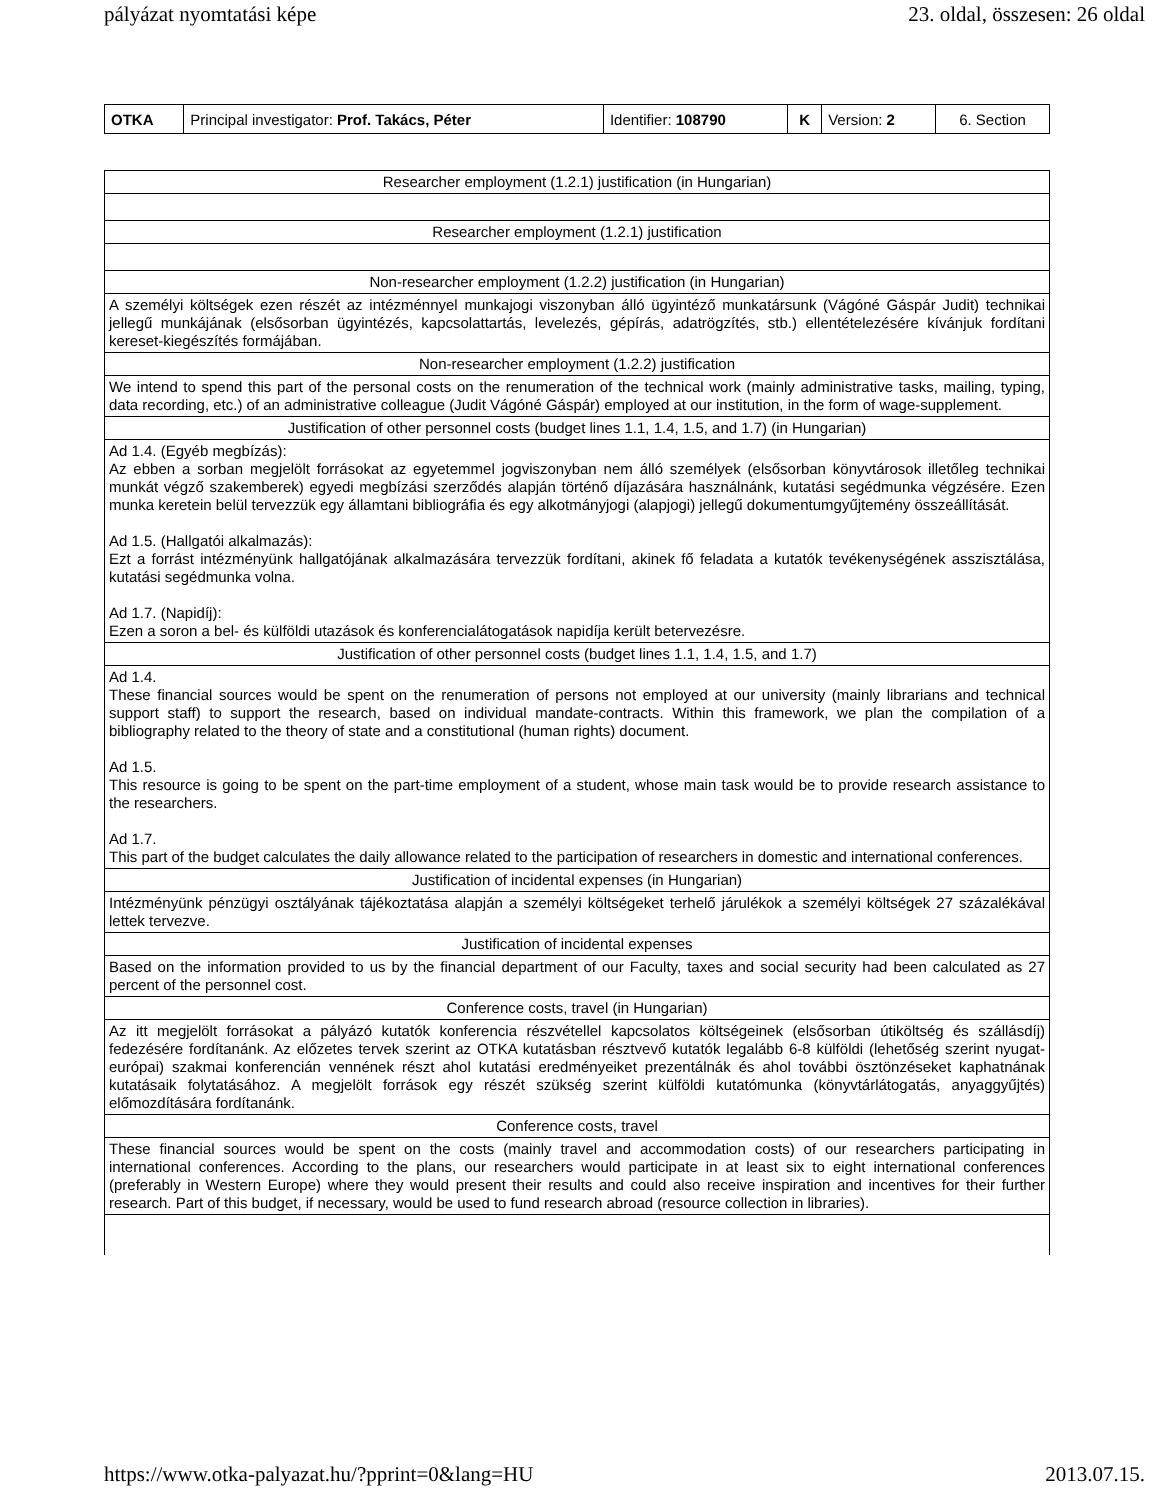pályázat nyomtatási képe 23. oldal, összesen: 26 oldal
| OTKA | Principal investigator: Prof. Takács, Péter | Identifier: 108790 | K | Version: 2 | 6. Section |
| Researcher employment (1.2.1) justification (in Hungarian) |
| Researcher employment (1.2.1) justification |
| Non-researcher employment (1.2.2) justification (in Hungarian) |
| A személyi költségek ezen részét az intézménnyel munkajogi viszonyban álló ügyintéző munkatársunk (Vágóné Gáspár Judit) technikai jellegű munkájának (elsősorban ügyintézés, kapcsolattartás, levelezés, gépírás, adatrögzítés, stb.) ellentételezésére kívánjuk fordítani kereset-kiegészítés formájában. |
| Non-researcher employment (1.2.2) justification |
| We intend to spend this part of the personal costs on the renumeration of the technical work (mainly administrative tasks, mailing, typing, data recording, etc.) of an administrative colleague (Judit Vágóné Gáspár) employed at our institution, in the form of wage-supplement. |
| Justification of other personnel costs (budget lines 1.1, 1.4, 1.5, and 1.7) (in Hungarian) |
| Ad 1.4. (Egyéb megbízás): Az ebben a sorban megjelölt forrásokat az egyetemmel jogviszonyban nem álló személyek (elsősorban könyvtárosok illetőleg technikai munkát végző szakemberek) egyedi megbízási szerződés alapján történő díjazására használnánk, kutatási segédmunka végzésére. Ezen munka keretein belül tervezzük egy államtani bibliográfia és egy alkotmányjogi (alapjogi) jellegű dokumentumgyűjtemény összeállítását. Ad 1.5. (Hallgatói alkalmazás): Ezt a forrást intézményünk hallgatójának alkalmazására tervezzük fordítani, akinek fő feladata a kutatók tevékenységének asszisztálása, kutatási segédmunka volna. Ad 1.7. (Napidíj): Ezen a soron a bel- és külföldi utazások és konferencialátogatások napidíja került betervezésre. |
| Justification of other personnel costs (budget lines 1.1, 1.4, 1.5, and 1.7) |
| Ad 1.4. These financial sources would be spent on the renumeration of persons not employed at our university (mainly librarians and technical support staff) to support the research, based on individual mandate-contracts. Within this framework, we plan the compilation of a bibliography related to the theory of state and a constitutional (human rights) document. Ad 1.5. This resource is going to be spent on the part-time employment of a student, whose main task would be to provide research assistance to the researchers. Ad 1.7. This part of the budget calculates the daily allowance related to the participation of researchers in domestic and international conferences. |
| Justification of incidental expenses (in Hungarian) |
| Intézményünk pénzügyi osztályának tájékoztatása alapján a személyi költségeket terhelő járulékok a személyi költségek 27 százalékával lettek tervezve. |
| Justification of incidental expenses |
| Based on the information provided to us by the financial department of our Faculty, taxes and social security had been calculated as 27 percent of the personnel cost. |
| Conference costs, travel (in Hungarian) |
| Az itt megjelölt forrásokat a pályázó kutatók konferencia részvétellel kapcsolatos költségeinek (elsősorban útiköltség és szállásdíj) fedezésére fordítanánk. Az előzetes tervek szerint az OTKA kutatásban résztvevő kutatók legalább 6-8 külföldi (lehetőség szerint nyugat-európai) szakmai konferencián vennének részt ahol kutatási eredményeiket prezentálnák és ahol további ösztönzéseket kaphatnának kutatásaik folytatásához. A megjelölt források egy részét szükség szerint külföldi kutatómunka (könyvtárlátogatás, anyaggyűjtés) előmozdítására fordítanánk. |
| Conference costs, travel |
| These financial sources would be spent on the costs (mainly travel and accommodation costs) of our researchers participating in international conferences. According to the plans, our researchers would participate in at least six to eight international conferences (preferably in Western Europe) where they would present their results and could also receive inspiration and incentives for their further research. Part of this budget, if necessary, would be used to fund research abroad (resource collection in libraries). |
https://www.otka-palyazat.hu/?pprint=0&lang=HU 2013.07.15.